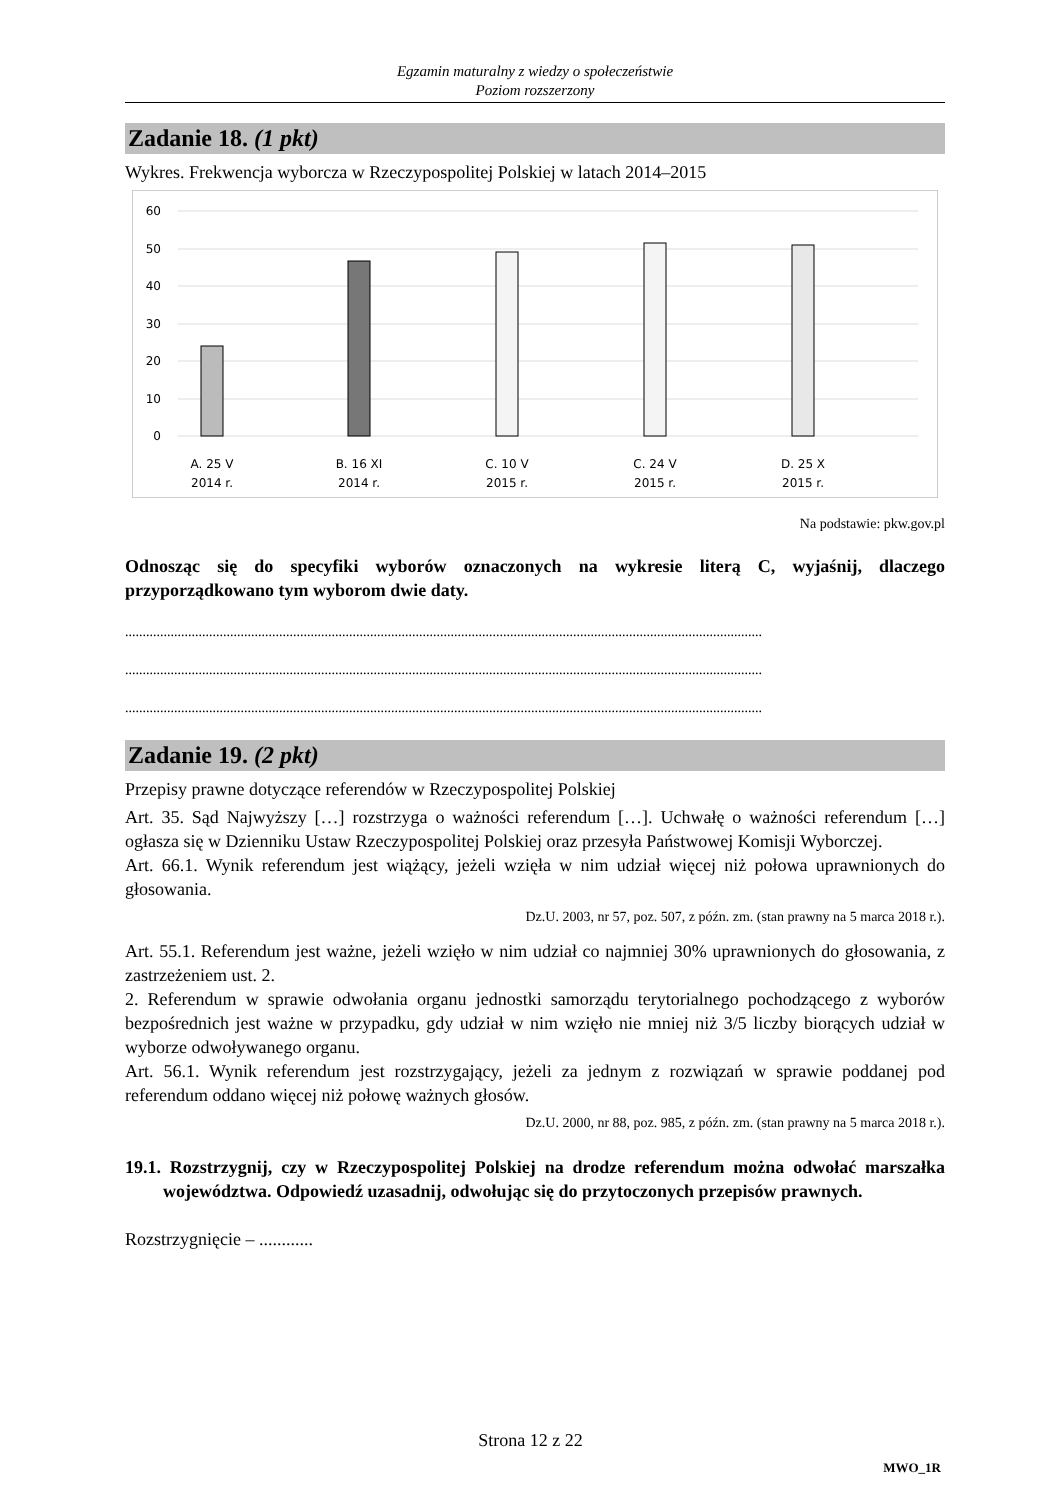Egzamin maturalny z wiedzy o społeczeństwie
Poziom rozszerzony
Zadanie 18. (1 pkt)
Wykres. Frekwencja wyborcza w Rzeczypospolitej Polskiej w latach 2014–2015
60
50
40
30
20
10
0
A. 25 V
2014 r.
B. 16 XI
2014 r.
C. 10 V
2015 r.
C. 24 V
2015 r.
D. 25 X
2015 r.
Na podstawie: pkw.gov.pl
Odnosząc się do specyfiki wyborów oznaczonych na wykresie literą C, wyjaśnij, dlaczego przyporządkowano tym wyborom dwie daty.
......................................................................................................................................................................................
......................................................................................................................................................................................
......................................................................................................................................................................................
Zadanie 19. (2 pkt)
Przepisy prawne dotyczące referendów w Rzeczypospolitej Polskiej
Art. 35. Sąd Najwyższy […] rozstrzyga o ważności referendum […]. Uchwałę o ważności referendum […] ogłasza się w Dzienniku Ustaw Rzeczypospolitej Polskiej oraz przesyła Państwowej Komisji Wyborczej.
Art. 66.1. Wynik referendum jest wiążący, jeżeli wzięła w nim udział więcej niż połowa uprawnionych do głosowania.
Dz.U. 2003, nr 57, poz. 507, z późn. zm. (stan prawny na 5 marca 2018 r.).
Art. 55.1. Referendum jest ważne, jeżeli wzięło w nim udział co najmniej 30% uprawnionych do głosowania, z zastrzeżeniem ust. 2.
2. Referendum w sprawie odwołania organu jednostki samorządu terytorialnego pochodzącego z wyborów bezpośrednich jest ważne w przypadku, gdy udział w nim wzięło nie mniej niż 3/5 liczby biorących udział w wyborze odwoływanego organu.
Art. 56.1. Wynik referendum jest rozstrzygający, jeżeli za jednym z rozwiązań w sprawie poddanej pod referendum oddano więcej niż połowę ważnych głosów.
Dz.U. 2000, nr 88, poz. 985, z późn. zm. (stan prawny na 5 marca 2018 r.).
19.1. Rozstrzygnij, czy w Rzeczypospolitej Polskiej na drodze referendum można odwołać marszałka województwa. Odpowiedź uzasadnij, odwołując się do przytoczonych przepisów prawnych.
Rozstrzygnięcie – ............
Strona 12 z 22
MWO_1R